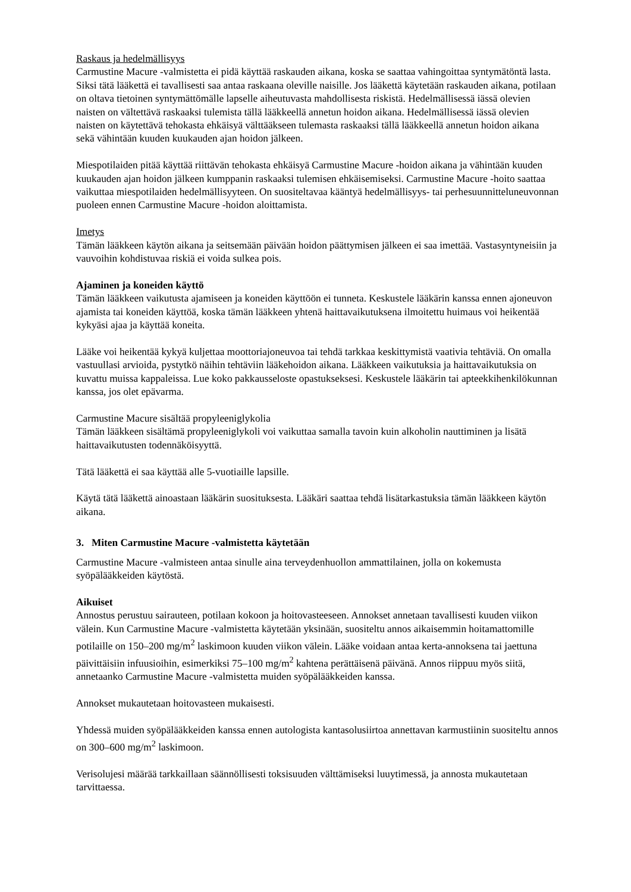Raskaus ja hedelmällisyys
Carmustine Macure -valmistetta ei pidä käyttää raskauden aikana, koska se saattaa vahingoittaa syntymätöntä lasta. Siksi tätä lääkettä ei tavallisesti saa antaa raskaana oleville naisille. Jos lääkettä käytetään raskauden aikana, potilaan on oltava tietoinen syntymättömälle lapselle aiheutuvasta mahdollisesta riskistä. Hedelmällisessä iässä olevien naisten on vältettävä raskaaksi tulemista tällä lääkkeellä annetun hoidon aikana. Hedelmällisessä iässä olevien naisten on käytettävä tehokasta ehkäisyä välttääkseen tulemasta raskaaksi tällä lääkkeellä annetun hoidon aikana sekä vähintään kuuden kuukauden ajan hoidon jälkeen.
Miespotilaiden pitää käyttää riittävän tehokasta ehkäisyä Carmustine Macure -hoidon aikana ja vähintään kuuden kuukauden ajan hoidon jälkeen kumppanin raskaaksi tulemisen ehkäisemiseksi. Carmustine Macure -hoito saattaa vaikuttaa miespotilaiden hedelmällisyyteen. On suositeltavaa kääntyä hedelmällisyys- tai perhesuunnitteluneuvonnan puoleen ennen Carmustine Macure -hoidon aloittamista.
Imetys
Tämän lääkkeen käytön aikana ja seitsemään päivään hoidon päättymisen jälkeen ei saa imettää. Vastasyntyneisiin ja vauvoihin kohdistuvaa riskiä ei voida sulkea pois.
Ajaminen ja koneiden käyttö
Tämän lääkkeen vaikutusta ajamiseen ja koneiden käyttöön ei tunneta. Keskustele lääkärin kanssa ennen ajoneuvon ajamista tai koneiden käyttöä, koska tämän lääkkeen yhtenä haittavaikutuksena ilmoitettu huimaus voi heikentää kykyäsi ajaa ja käyttää koneita.
Lääke voi heikentää kykyä kuljettaa moottoriajoneuvoa tai tehdä tarkkaa keskittymistä vaativia tehtäviä. On omalla vastuullasi arvioida, pystytkö näihin tehtäviin lääkehoidon aikana. Lääkkeen vaikutuksia ja haittavaikutuksia on kuvattu muissa kappaleissa. Lue koko pakkausseloste opastukseksesi. Keskustele lääkärin tai apteekkihenkilökunnan kanssa, jos olet epävarma.
Carmustine Macure sisältää propyleeniglykolia
Tämän lääkkeen sisältämä propyleeniglykoli voi vaikuttaa samalla tavoin kuin alkoholin nauttiminen ja lisätä haittavaikutusten todennäköisyyttä.
Tätä lääkettä ei saa käyttää alle 5-vuotiaille lapsille.
Käytä tätä lääkettä ainoastaan lääkärin suosituksesta. Lääkäri saattaa tehdä lisätarkastuksia tämän lääkkeen käytön aikana.
3. Miten Carmustine Macure -valmistetta käytetään
Carmustine Macure -valmisteen antaa sinulle aina terveydenhuollon ammattilainen, jolla on kokemusta syöpälääkkeiden käytöstä.
Aikuiset
Annostus perustuu sairauteen, potilaan kokoon ja hoitovasteeseen. Annokset annetaan tavallisesti kuuden viikon välein. Kun Carmustine Macure -valmistetta käytetään yksinään, suositeltu annos aikaisemmin hoitamattomille potilaille on 150–200 mg/m<sup>2</sup> laskimoon kuuden viikon välein. Lääke voidaan antaa kerta-annoksena tai jaettuna päivittäisiin infuusioihin, esimerkiksi 75–100 mg/m<sup>2</sup> kahtena perättäisenä päivänä. Annos riippuu myös siitä, annetaanko Carmustine Macure -valmistetta muiden syöpälääkkeiden kanssa.
Annokset mukautetaan hoitovasteen mukaisesti.
Yhdessä muiden syöpälääkkeiden kanssa ennen autologista kantasolusiirtoa annettavan karmustiinin suositeltu annos on 300–600 mg/m<sup>2</sup> laskimoon.
Verisolujesi määrää tarkkaillaan säännöllisesti toksisuuden välttämiseksi luuytimessä, ja annosta mukautetaan tarvittaessa.